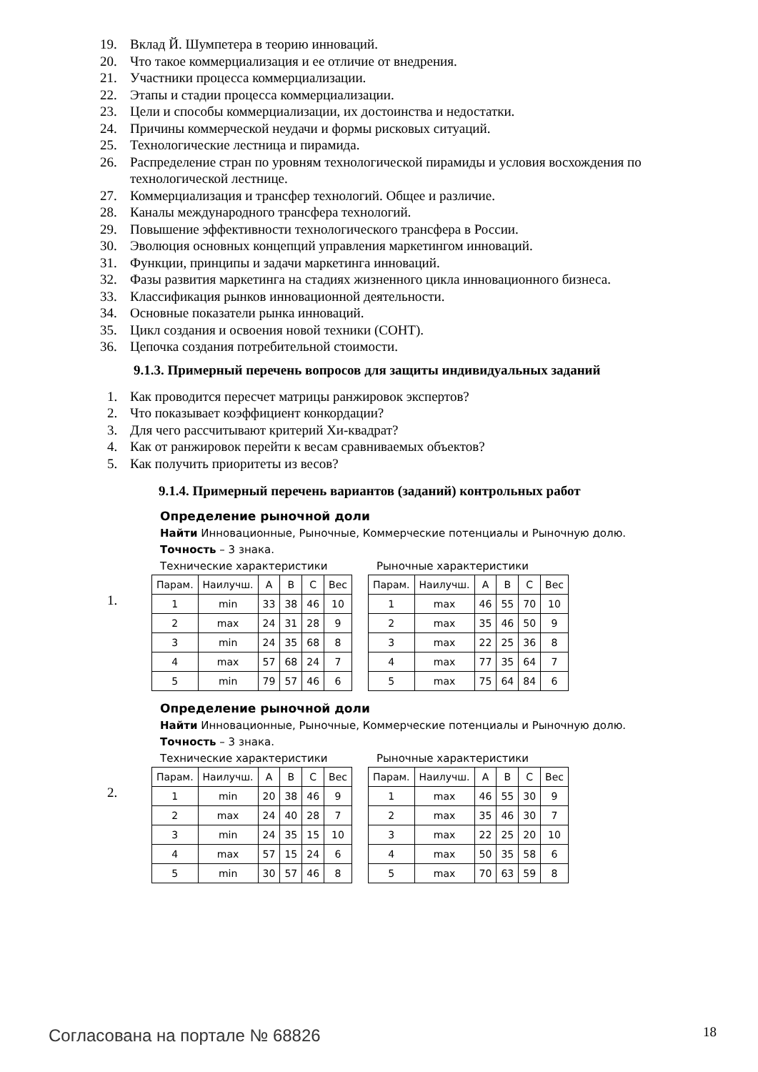19. Вклад Й. Шумпетера в теорию инноваций.
20. Что такое коммерциализация и ее отличие от внедрения.
21. Участники процесса коммерциализации.
22. Этапы и стадии процесса коммерциализации.
23. Цели и способы коммерциализации, их достоинства и недостатки.
24. Причины коммерческой неудачи и формы рисковых ситуаций.
25. Технологические лестница и пирамида.
26. Распределение стран по уровням технологической пирамиды и условия восхождения по технологической лестнице.
27. Коммерциализация и трансфер технологий. Общее и различие.
28. Каналы международного трансфера технологий.
29. Повышение эффективности технологического трансфера в России.
30. Эволюция основных концепций управления маркетингом инноваций.
31. Функции, принципы и задачи маркетинга инноваций.
32. Фазы развития маркетинга на стадиях жизненного цикла инновационного бизнеса.
33. Классификация рынков инновационной деятельности.
34. Основные показатели рынка инноваций.
35. Цикл создания и освоения новой техники (СОНТ).
36. Цепочка создания потребительной стоимости.
9.1.3. Примерный перечень вопросов для защиты индивидуальных заданий
1. Как проводится пересчет матрицы ранжировок экспертов?
2. Что показывает коэффициент конкордации?
3. Для чего рассчитывают критерий Хи-квадрат?
4. Как от ранжировок перейти к весам сравниваемых объектов?
5. Как получить приоритеты из весов?
9.1.4. Примерный перечень вариантов (заданий) контрольных работ
1.
Определение рыночной доли
Найти Инновационные, Рыночные, Коммерческие потенциалы и Рыночную долю.
Точность – 3 знака.
Технические характеристики
| Парам. | Наилучш. | A | B | C | Вес |
| --- | --- | --- | --- | --- | --- |
| 1 | min | 33 | 38 | 46 | 10 |
| 2 | max | 24 | 31 | 28 | 9 |
| 3 | min | 24 | 35 | 68 | 8 |
| 4 | max | 57 | 68 | 24 | 7 |
| 5 | min | 79 | 57 | 46 | 6 |
Рыночные характеристики
| Парам. | Наилучш. | A | B | C | Вес |
| --- | --- | --- | --- | --- | --- |
| 1 | max | 46 | 55 | 70 | 10 |
| 2 | max | 35 | 46 | 50 | 9 |
| 3 | max | 22 | 25 | 36 | 8 |
| 4 | max | 77 | 35 | 64 | 7 |
| 5 | max | 75 | 64 | 84 | 6 |
2.
Определение рыночной доли
Найти Инновационные, Рыночные, Коммерческие потенциалы и Рыночную долю.
Точность – 3 знака.
Технические характеристики
| Парам. | Наилучш. | A | B | C | Вес |
| --- | --- | --- | --- | --- | --- |
| 1 | min | 20 | 38 | 46 | 9 |
| 2 | max | 24 | 40 | 28 | 7 |
| 3 | min | 24 | 35 | 15 | 10 |
| 4 | max | 57 | 15 | 24 | 6 |
| 5 | min | 30 | 57 | 46 | 8 |
Рыночные характеристики
| Парам. | Наилучш. | A | B | C | Вес |
| --- | --- | --- | --- | --- | --- |
| 1 | max | 46 | 55 | 30 | 9 |
| 2 | max | 35 | 46 | 30 | 7 |
| 3 | max | 22 | 25 | 20 | 10 |
| 4 | max | 50 | 35 | 58 | 6 |
| 5 | max | 70 | 63 | 59 | 8 |
Согласована на портале № 68826 18